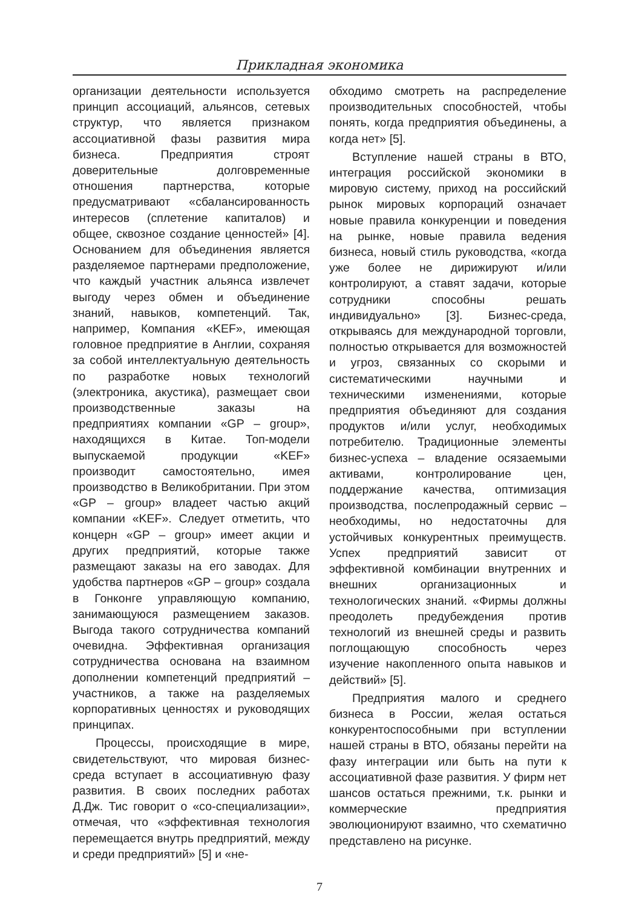Прикладная экономика
организации деятельности используется принцип ассоциаций, альянсов, сетевых структур, что является признаком ассоциативной фазы развития мира бизнеса. Предприятия строят доверительные долговременные отношения партнерства, которые предусматривают «сбалансированность интересов (сплетение капиталов) и общее, сквозное создание ценностей» [4]. Основанием для объединения является разделяемое партнерами предположение, что каждый участник альянса извлечет выгоду через обмен и объединение знаний, навыков, компетенций. Так, например, Компания «KEF», имеющая головное предприятие в Англии, сохраняя за собой интеллектуальную деятельность по разработке новых технологий (электроника, акустика), размещает свои производственные заказы на предприятиях компании «GP – group», находящихся в Китае. Топ-модели выпускаемой продукции «KEF» производит самостоятельно, имея производство в Великобритании. При этом «GP – group» владеет частью акций компании «KEF». Следует отметить, что концерн «GP – group» имеет акции и других предприятий, которые также размещают заказы на его заводах. Для удобства партнеров «GP – group» создала в Гонконге управляющую компанию, занимающуюся размещением заказов. Выгода такого сотрудничества компаний очевидна. Эффективная организация сотрудничества основана на взаимном дополнении компетенций предприятий – участников, а также на разделяемых корпоративных ценностях и руководящих принципах.
Процессы, происходящие в мире, свидетельствуют, что мировая бизнес-среда вступает в ассоциативную фазу развития. В своих последних работах Д.Дж. Тис говорит о «со-специализации», отмечая, что «эффективная технология перемещается внутрь предприятий, между и среди предприятий» [5] и «не-
обходимо смотреть на распределение производительных способностей, чтобы понять, когда предприятия объединены, а когда нет» [5].
Вступление нашей страны в ВТО, интеграция российской экономики в мировую систему, приход на российский рынок мировых корпораций означает новые правила конкуренции и поведения на рынке, новые правила ведения бизнеса, новый стиль руководства, «когда уже более не дирижируют и/или контролируют, а ставят задачи, которые сотрудники способны решать индивидуально» [3]. Бизнес-среда, открываясь для международной торговли, полностью открывается для возможностей и угроз, связанных со скорыми и систематическими научными и техническими изменениями, которые предприятия объединяют для создания продуктов и/или услуг, необходимых потребителю. Традиционные элементы бизнес-успеха – владение осязаемыми активами, контролирование цен, поддержание качества, оптимизация производства, послепродажный сервис – необходимы, но недостаточны для устойчивых конкурентных преимуществ. Успех предприятий зависит от эффективной комбинации внутренних и внешних организационных и технологических знаний. «Фирмы должны преодолеть предубеждения против технологий из внешней среды и развить поглощающую способность через изучение накопленного опыта навыков и действий» [5].
Предприятия малого и среднего бизнеса в России, желая остаться конкурентоспособными при вступлении нашей страны в ВТО, обязаны перейти на фазу интеграции или быть на пути к ассоциативной фазе развития. У фирм нет шансов остаться прежними, т.к. рынки и коммерческие предприятия эволюционируют взаимно, что схематично представлено на рисунке.
7